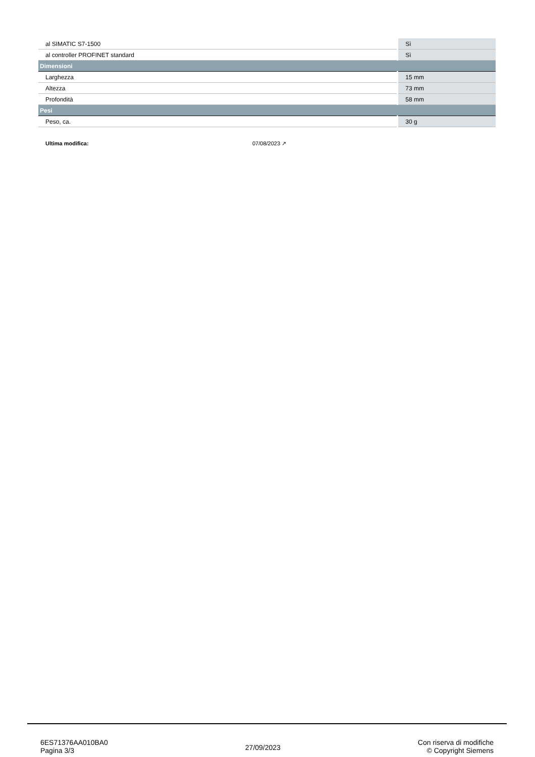| al SIMATIC S7-1500 | Sì |
| al controller PROFINET standard | Sì |
| Dimensioni | |
| Larghezza | 15 mm |
| Altezza | 73 mm |
| Profondità | 58 mm |
| Pesi | |
| Peso, ca. | 30 g |
Ultima modifica: 07/08/2023 ↗
6ES71376AA010BA0
Pagina 3/3
27/09/2023
Con riserva di modifiche
© Copyright Siemens